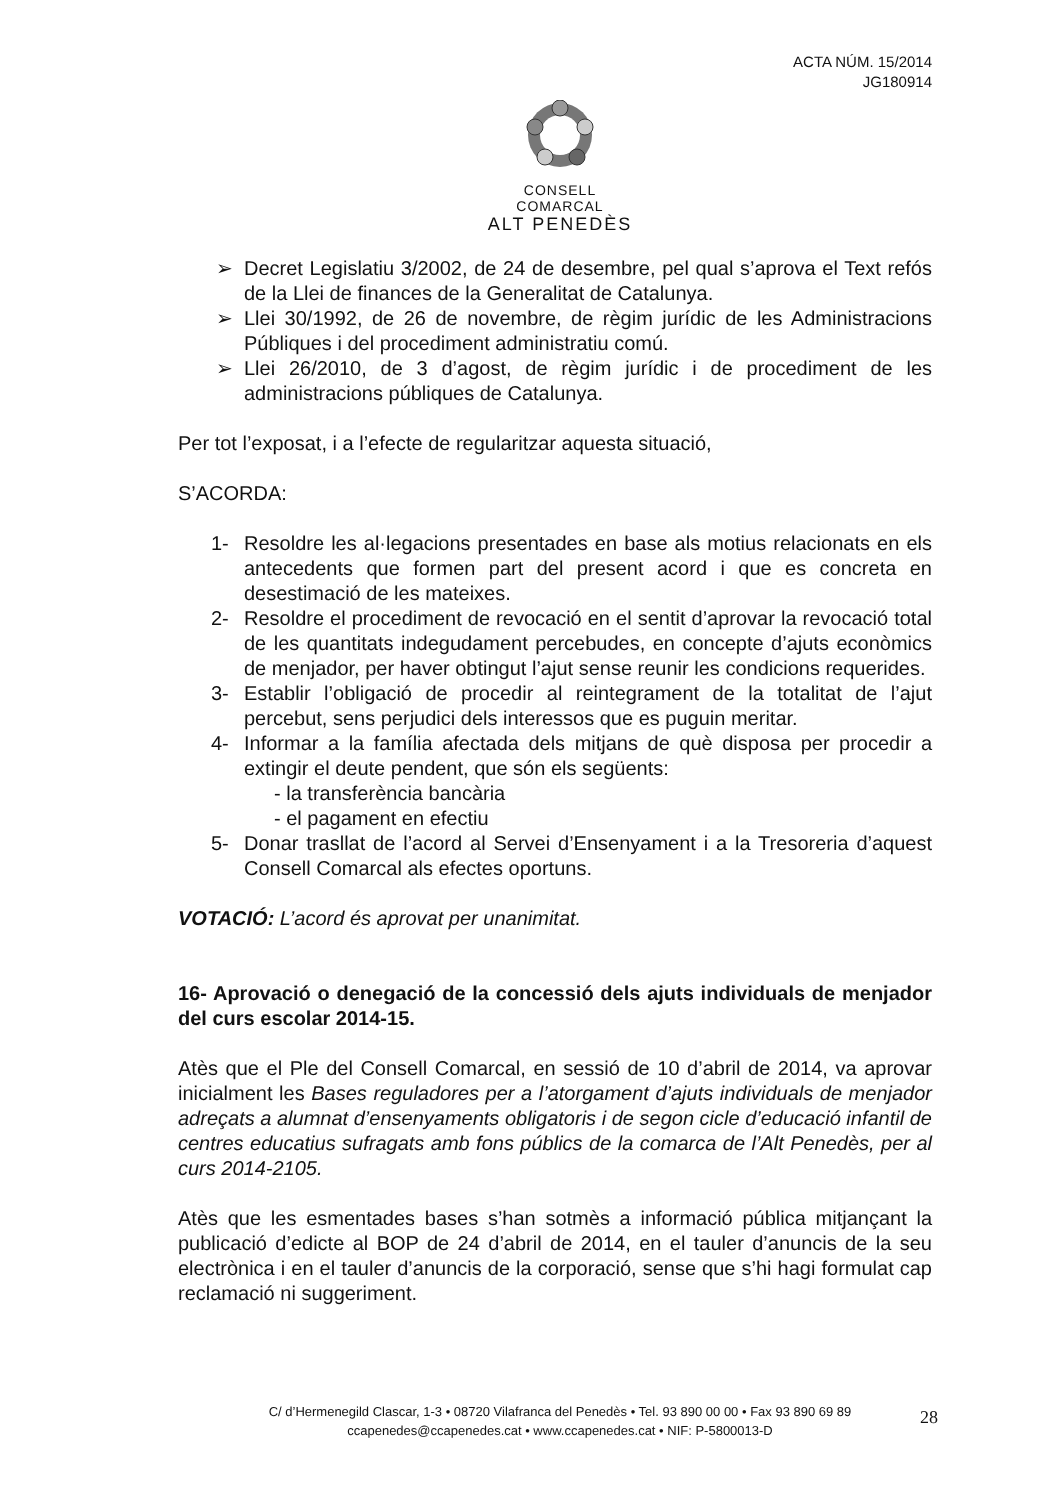ACTA NÚM. 15/2014
JG180914
CONSELL COMARCAL
ALT PENEDÈS
➢ Decret Legislatiu 3/2002, de 24 de desembre, pel qual s’aprova el Text refós de la Llei de finances de la Generalitat de Catalunya.
➢ Llei 30/1992, de 26 de novembre, de règim jurídic de les Administracions Públiques i del procediment administratiu comú.
➢ Llei 26/2010, de 3 d’agost, de règim jurídic i de procediment de les administracions públiques de Catalunya.
Per tot l’exposat, i a l’efecte de regularitzar aquesta situació,
S’ACORDA:
1- Resoldre les al·legacions presentades en base als motius relacionats en els antecedents que formen part del present acord i que es concreta en desestimació de les mateixes.
2- Resoldre el procediment de revocació en el sentit d’aprovar la revocació total de les quantitats indegudament percebudes, en concepte d’ajuts econòmics de menjador, per haver obtingut l’ajut sense reunir les condicions requerides.
3- Establir l’obligació de procedir al reintegrament de la totalitat de l’ajut percebut, sens perjudici dels interessos que es puguin meritar.
4- Informar a la família afectada dels mitjans de què disposa per procedir a extingir el deute pendent, que són els següents:
- la transferència bancària
- el pagament en efectiu
5- Donar trasllat de l’acord al Servei d’Ensenyament i a la Tresoreria d’aquest Consell Comarcal als efectes oportuns.
VOTACIÓ: L’acord és aprovat per unanimitat.
16- Aprovació o denegació de la concessió dels ajuts individuals de menjador del curs escolar 2014-15.
Atès que el Ple del Consell Comarcal, en sessió de 10 d’abril de 2014, va aprovar inicialment les Bases reguladores per a l’atorgament d’ajuts individuals de menjador adreçats a alumnat d’ensenyaments obligatoris i de segon cicle d’educació infantil de centres educatius sufragats amb fons públics de la comarca de l’Alt Penedès, per al curs 2014-2105.
Atès que les esmentades bases s’han sotmès a informació pública mitjançant la publicació d’edicte al BOP de 24 d’abril de 2014, en el tauler d’anuncis de la seu electrònica i en el tauler d’anuncis de la corporació, sense que s’hi hagi formulat cap reclamació ni suggeriment.
C/ d’Hermenegild Clascar, 1-3 • 08720 Vilafranca del Penedès • Tel. 93 890 00 00 • Fax 93 890 69 89
ccapenedes@ccapenedes.cat • www.ccapenedes.cat • NIF: P-5800013-D
28